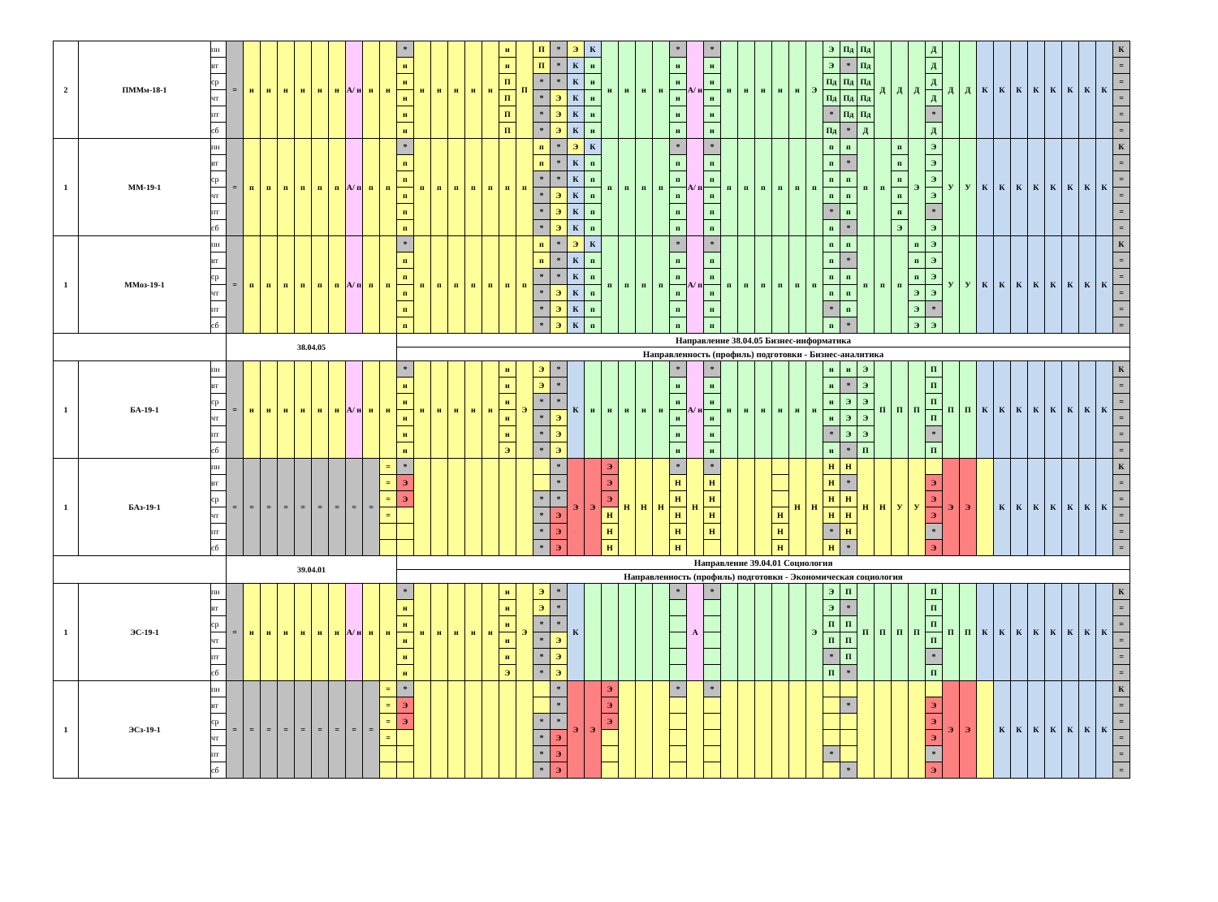| 2 | ПММм-18-1 | пн | = | н | н | н | н | н | н | А/ н | н | н | * | н | н | н | н | н | н | П | П | * | Э | К | н | н | н | н | * | А/ н | * | н | н | н | н | н | Э | Э | Пд | Пд | Д | Д | Д | Д | Д | Д | К | К | К | К | К | К | К | К | К |
| | | вт | | | | | | | | | | | н | | | | | | н | | П | * | К | н | | | | | н | | н | | | | | | | Э | * | Пд | | | | Д | | | | | | | | | | | = |
| | | ср | | | | | | | | | | | н | | | | | | П | | * | * | К | н | | | | | н | | н | | | | | | | Пд | Пд | Пд | | | | Д | | | | | | | | | | | = |
| | | чт | | | | | | | | | | | н | | | | | | П | | * | Э | К | н | | | | | н | | н | | | | | | | Пд | Пд | Пд | | | | Д | | | | | | | | | | | = |
| | | пт | | | | | | | | | | | н | | | | | | П | | * | Э | К | н | | | | | н | | н | | | | | | | * | Пд | Пд | | | | * | | | | | | | | | | | = |
| | | сб | | | | | | | | | | | н | | | | | | П | | * | Э | К | н | | | | | н | | н | | | | | | | Пд | * | Д | | | | Д | | | | | | | | | | | = |
| 1 | ММ-19-1 | пн | = | п | п | п | п | п | п | А/ п | п | п | * | п | п | п | п | п | п | п | п | * | Э | К | п | п | п | п | * | А/ п | * | п | п | п | п | п | п | п | п | п | п | п | Э | Э | У | У | К | К | К | К | К | К | К | К | К |
| | | вт | | | | | | | | | | | п | | | | | | | | п | * | К | п | | | | | п | | п | | | | | | | п | * | | | п | | Э | | | | | | | | | | | = |
| | | ср | | | | | | | | | | | п | | | | | | | | * | * | К | п | | | | | п | | п | | | | | | | п | п | | | п | | Э | | | | | | | | | | | = |
| | | чт | | | | | | | | | | | п | | | | | | | | * | Э | К | п | | | | | п | | п | | | | | | | п | п | | | п | | Э | | | | | | | | | | | = |
| | | пт | | | | | | | | | | | п | | | | | | | | * | Э | К | п | | | | | п | | п | | | | | | | * | п | | | п | | * | | | | | | | | | | | = |
| | | сб | | | | | | | | | | | п | | | | | | | | * | Э | К | п | | | | | п | | п | | | | | | | п | * | | | Э | | Э | | | | | | | | | | | = |
| 1 | ММоз-19-1 | пн | = | п | п | п | п | п | п | А/ п | п | п | * | п | п | п | п | п | п | п | п | * | Э | К | п | п | п | п | * | А/ п | * | п | п | п | п | п | п | п | п | п | п | п | п | Э | У | У | К | К | К | К | К | К | К | К | К |
| | | вт | | | | | | | | | | | п | | | | | | | | п | * | К | п | | | | | п | | п | | | | | | | п | * | | | | п | Э | | | | | | | | | | | = |
| | | ср | | | | | | | | | | | п | | | | | | | | * | * | К | п | | | | | п | | п | | | | | | | п | п | | | | п | Э | | | | | | | | | | | = |
| | | чт | | | | | | | | | | | п | | | | | | | | * | Э | К | п | | | | | п | | п | | | | | | | п | п | | | | Э | Э | | | | | | | | | | | = |
| | | пт | | | | | | | | | | | п | | | | | | | | * | Э | К | п | | | | | п | | п | | | | | | | * | п | | | | Э | * | | | | | | | | | | | = |
| | | сб | | | | | | | | | | | п | | | | | | | | * | Э | К | п | | | | | п | | п | | | | | | | п | * | | | | Э | Э | | | | | | | | | | | = |
| | | | 38.04.05 | | | | | | | | | | Направление 38.04.05 Бизнес-информатика | | | | | | | | | | | | | | | | | | | | | | | | | | | | | | | | | | | | | | | | | | |
| | | | | | | | | | | | | | Направленность (профиль) подготовки - Бизнес-аналитика | | | | | | | | | | | | | | | | | | | | | | | | | | | | | | | | | | | | | | | | | | |
| 1 | БА-19-1 | пн | = | н | н | н | н | н | н | А/ н | н | н | * | н | н | н | н | н | н | Э | Э | * | К | н | н | н | н | н | * | А/ н | * | н | н | н | н | н | н | н | н | Э | П | П | П | П | П | П | К | К | К | К | К | К | К | К | К |
| | | вт | | | | | | | | | | | н | | | | | | н | | Э | * | | | | | | | н | | н | | | | | | | н | * | Э | | | | П | | | | | | | | | | | = |
| | | ср | | | | | | | | | | | н | | | | | | н | | * | * | | | | | | | н | | н | | | | | | | н | Э | Э | | | | П | | | | | | | | | | | = |
| | | чт | | | | | | | | | | | н | | | | | | н | | * | Э | | | | | | | н | | н | | | | | | | н | Э | Э | | | | П | | | | | | | | | | | = |
| | | пт | | | | | | | | | | | н | | | | | | н | | * | Э | | | | | | | н | | н | | | | | | | * | Э | Э | | | | * | | | | | | | | | | | = |
| | | сб | | | | | | | | | | | н | | | | | | Э | | * | Э | | | | | | | н | | н | | | | | | | н | * | П | | | | П | | | | | | | | | | | = |
| 1 | БАз-19-1 | пн | = | = | = | = | = | = | = | = | = | = | * | | | | | | | | | * | Э | Э | Э | Н | Н | Н | * | Н | * | | | | | Н | Н | Н | Н | Н | Н | У | У | | Э | Э | | К | К | К | К | К | К | К | К |
| | | вт | | | | | | | | | | = | Э | | | | | | | | | * | | | Э | | | | Н | | Н | | | | | | | Н | * | | | | | Э | | | | | | | | | | | = |
| | | ср | | | | | | | | | | = | Э | | | | | | | | * | * | | | Э | | | | Н | | Н | | | | | | | Н | Н | | | | | Э | | | | | | | | | | | = |
| | | чт | | | | | | | | | | = | | | | | | | | | * | Э | | | Н | | | | Н | | Н | | | | Н | | | Н | Н | | | | | Э | | | | | | | | | | | = |
| | | пт | | | | | | | | | | | | | | | | | | | * | Э | | | Н | | | | Н | | Н | | | | Н | | | * | Н | | | | | * | | | | | | | | | | | = |
| | | сб | | | | | | | | | | | | | | | | | | | * | Э | | | Н | | | | Н | | | | | | Н | | | Н | * | | | | | Э | | | | | | | | | | | = |
| | | | 39.04.01 | | | | | | | | | | Направление 39.04.01 Социология | | | | | | | | | | | | | | | | | | | | | | | | | | | | | | | | | | | | | | | | | | |
| | | | | | | | | | | | | | Направленность (профиль) подготовки - Экономическая социология | | | | | | | | | | | | | | | | | | | | | | | | | | | | | | | | | | | | | | | | | | |
| 1 | ЭС-19-1 | пн | = | н | н | н | н | н | н | А/ н | н | н | * | н | н | н | н | н | н | Э | Э | * | К | | | | | | * | А | * | | | | | | Э | Э | П | П | П | П | П | П | П | П | К | К | К | К | К | К | К | К | К |
| | | вт | | | | | | | | | | | н | | | | | | н | | Э | * | | | | | | | | | | | | | | | | Э | * | | | | | П | | | | | | | | | | | = |
| | | ср | | | | | | | | | | | н | | | | | | н | | * | * | | | | | | | | | | | | | | | | П | П | | | | | П | | | | | | | | | | | = |
| | | чт | | | | | | | | | | | н | | | | | | н | | * | Э | | | | | | | | | | | | | | | | П | П | | | | | П | | | | | | | | | | | = |
| | | пт | | | | | | | | | | | н | | | | | | н | | * | Э | | | | | | | | | | | | | | | | * | П | | | | | * | | | | | | | | | | | = |
| | | сб | | | | | | | | | | | н | | | | | | Э | | * | Э | | | | | | | | | | | | | | | | П | * | | | | | П | | | | | | | | | | | = |
| 1 | ЭСз-19-1 | пн | = | = | = | = | = | = | = | = | = | = | * | | | | | | | | | * | Э | Э | Э | | | | * | | * | | | | | | | | | | | | | | Э | Э | | К | К | К | К | К | К | К | К |
| | | вт | | | | | | | | | | = | Э | | | | | | | | | * | | | Э | | | | | | | | | | | | | | * | | | | | Э | | | | | | | | | | | = |
| | | ср | | | | | | | | | | = | Э | | | | | | | | * | * | | | Э | | | | | | | | | | | | | | | | | | | Э | | | | | | | | | | | = |
| | | чт | | | | | | | | | | = | | | | | | | | | * | Э | | | | | | | | | | | | | | | | | | | | | | Э | | | | | | | | | | | = |
| | | пт | | | | | | | | | | | | | | | | | | | * | Э | | | | | | | | | | | | | | | | * | | | | | | * | | | | | | | | | | | = |
| | | сб | | | | | | | | | | | | | | | | | | | * | Э | | | | | | | | | | | | | | | | | * | | | | | Э | | | | | | | | | | | = |